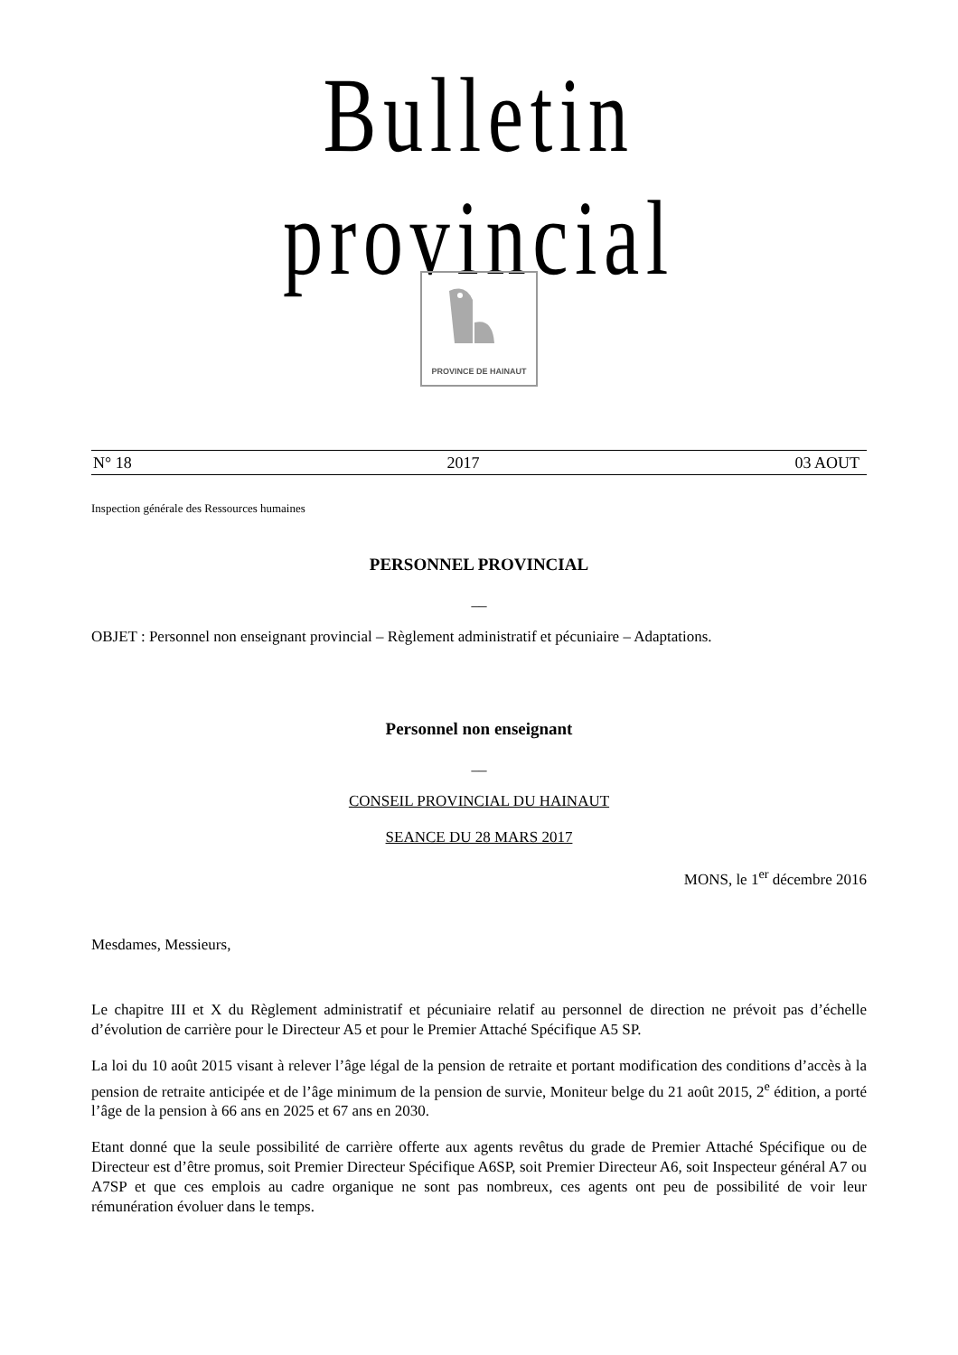Bulletin provincial
PROVINCE DE HAINAUT
N° 18 2017 03 AOUT
Inspection générale des Ressources humaines
PERSONNEL PROVINCIAL
__
OBJET : Personnel non enseignant provincial – Règlement administratif et pécuniaire – Adaptations.
Personnel non enseignant
__
CONSEIL PROVINCIAL DU HAINAUT
SEANCE DU 28 MARS 2017
MONS, le 1<sup>er</sup> décembre 2016
Mesdames, Messieurs,
Le chapitre III et X du Règlement administratif et pécuniaire relatif au personnel de direction ne prévoit pas d’échelle d’évolution de carrière pour le Directeur A5 et pour le Premier Attaché Spécifique A5 SP.
La loi du 10 août 2015 visant à relever l’âge légal de la pension de retraite et portant modification des conditions d’accès à la pension de retraite anticipée et de l’âge minimum de la pension de survie, Moniteur belge du 21 août 2015, 2<sup>e</sup> édition, a porté l’âge de la pension à 66 ans en 2025 et 67 ans en 2030.
Etant donné que la seule possibilité de carrière offerte aux agents revêtus du grade de Premier Attaché Spécifique ou de Directeur est d’être promus, soit Premier Directeur Spécifique A6SP, soit Premier Directeur A6, soit Inspecteur général A7 ou A7SP et que ces emplois au cadre organique ne sont pas nombreux, ces agents ont peu de possibilité de voir leur rémunération évoluer dans le temps.